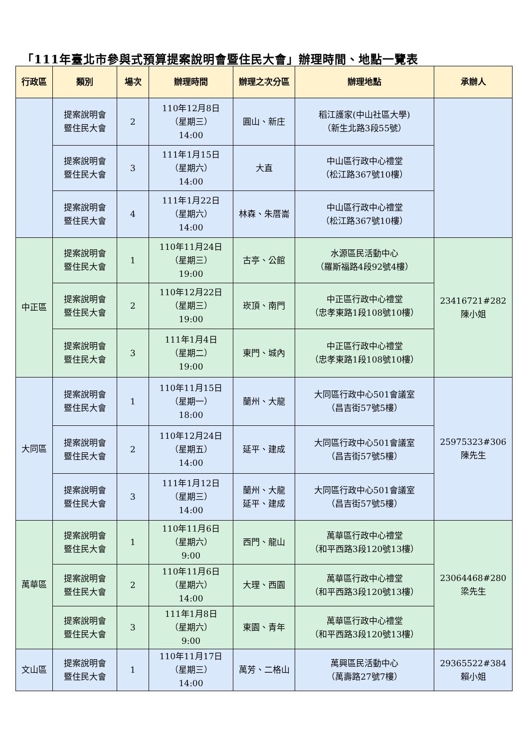「111年臺北市參與式預算提案說明會暨住民大會」辦理時間、地點一覽表
| 行政區 | 類別 | 場次 | 辦理時間 | 辦理之次分區 | 辦理地點 | 承辦人 |
| --- | --- | --- | --- | --- | --- | --- |
| | 提案說明會 暨住民大會 | 2 | 110年12月8日 （星期三） 14:00 | 圓山、新庄 | 稻江護家(中山社區大學) （新生北路3段55號） | |
| | 提案說明會 暨住民大會 | 3 | 111年1月15日 （星期六） 14:00 | 大直 | 中山區行政中心禮堂 （松江路367號10樓） | |
| | 提案說明會 暨住民大會 | 4 | 111年1月22日 （星期六） 14:00 | 林森、朱厝崙 | 中山區行政中心禮堂 （松江路367號10樓） | |
| 中正區 | 提案說明會 暨住民大會 | 1 | 110年11月24日 （星期三） 19:00 | 古亭、公館 | 水源區民活動中心 （羅斯福路4段92號4樓） | 23416721#282 陳小姐 |
| | 提案說明會 暨住民大會 | 2 | 110年12月22日 （星期三） 19:00 | 崁頂、南門 | 中正區行政中心禮堂 （忠孝東路1段108號10樓） | |
| | 提案說明會 暨住民大會 | 3 | 111年1月4日 （星期二） 19:00 | 東門、城內 | 中正區行政中心禮堂 （忠孝東路1段108號10樓） | |
| 大同區 | 提案說明會 暨住民大會 | 1 | 110年11月15日 （星期一） 18:00 | 蘭州、大龍 | 大同區行政中心501會議室 （昌吉街57號5樓） | 25975323#306 陳先生 |
| | 提案說明會 暨住民大會 | 2 | 110年12月24日 （星期五） 14:00 | 延平、建成 | 大同區行政中心501會議室 （昌吉街57號5樓） | |
| | 提案說明會 暨住民大會 | 3 | 111年1月12日 （星期三） 14:00 | 蘭州、大龍 延平、建成 | 大同區行政中心501會議室 （昌吉街57號5樓） | |
| 萬華區 | 提案說明會 暨住民大會 | 1 | 110年11月6日 （星期六） 9:00 | 西門、龍山 | 萬華區行政中心禮堂 （和平西路3段120號13樓） | 23064468#280 梁先生 |
| | 提案說明會 暨住民大會 | 2 | 110年11月6日 （星期六） 14:00 | 大理、西園 | 萬華區行政中心禮堂 （和平西路3段120號13樓） | |
| | 提案說明會 暨住民大會 | 3 | 111年1月8日 （星期六） 9:00 | 東園、青年 | 萬華區行政中心禮堂 （和平西路3段120號13樓） | |
| 文山區 | 提案說明會 暨住民大會 | 1 | 110年11月17日 （星期三） 14:00 | 萬芳、二格山 | 萬興區民活動中心 （萬壽路27號7樓） | 29365522#384 賴小姐 |